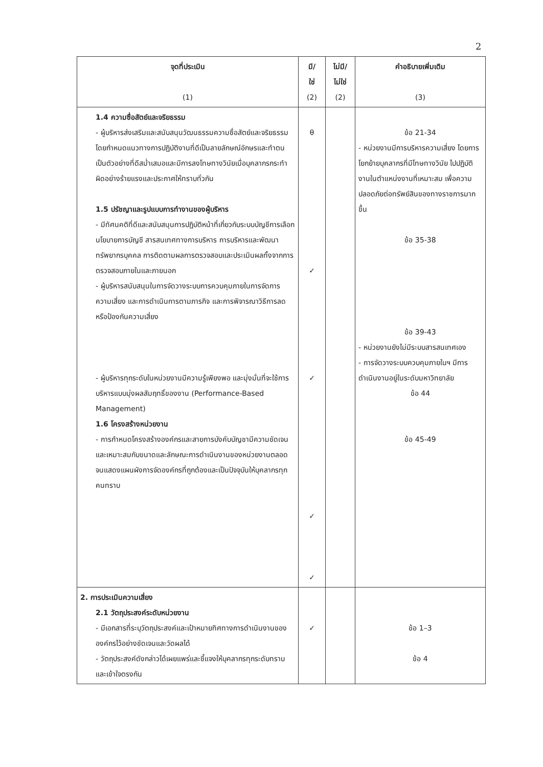2
| จุดที่ประเมิน (1) | มี/ ใช่ (2) | ไม่มี/ ไม่ใช่ (2) | คำอธิบายเพิ่มเติม (3) |
| --- | --- | --- | --- |
| 1.4 ความซื่อสัตย์และจริยธรรม - ผู้บริหารส่งเสริมและสนับสนุนวัฒนธรรมความซื่อสัตย์และจริยธรรม โดยกำหนดแนวทางการปฏิบัติงานที่ดีเป็นลายลักษณ์อักษรและทำตนเป็นตัวอย่างที่ดีสม่ำเสมอและมีการลงโทษทางวินัยเมื่อบุคลากรกระทำผิดอย่างร้ายแรงและประกาศให้ทราบทั่วกัน 1.5 ปรัชญาและรูปแบบการทำงานของผู้บริหาร - มีทัศนคติที่ดีและสนับสนุนการปฏิบัติหน้าที่เกี่ยวกับระบบบัญชีการเลือกนโยบายการบัญชี สารสนเทศทางการบริหาร การบริหารและพัฒนาทรัพยากรบุคคล การติดตามผลการตรวจสอบและประเมินผลทั้งจากการตรวจสอบภายในและภายนอก - ผู้บริหารสนับสนุนในการจัดวางระบบการควบคุมภายในการจัดการความเสี่ยง และการดำเนินการตามภารกิจ และการพิจารณาวิธีการลดหรือป้องกันความเสี่ยง - ผู้บริหารทุกระดับในหน่วยงานมีความรู้เพียงพอ และมุ่งมั่นที่จะใช้การบริหารแบบมุ่งผลสัมฤทธิ์ของงาน (Performance-Based Management) 1.6 โครงสร้างหน่วยงาน - การกำหนดโครงสร้างองค์กรและสายการบังคับบัญชามีความชัดเจนและเหมาะสมกับขนาดและลักษณะการดำเนินงานของหน่วยงานตลอดจนแสดงแผนผังการจัดองค์กรที่ถูกต้องและเป็นปัจจุบันให้บุคลากรทุกคนทราบ | θ ✓ ✓ ✓ ✓ | | ข้อ 21-34 - หน่วยงานมีการบริหารความเสี่ยง โดยการโยกย้ายบุคลากรที่มีโทษทางวินัย ไปปฏิบัติงานในตำแหน่งงานที่เหมาะสม เพื่อความปลอดภัยต่อทรัพย์สินของทางราชการมากขึ้น ข้อ 35-38 ข้อ 39-43 - หน่วยงานยังไม่มีระบบสารสนเทศเอง - การจัดวางระบบควบคุมภายในฯ มีการดำเนินงานอยู่ในระดับมหาวิทยาลัย ข้อ 44 ข้อ 45-49 |
| 2. การประเมินความเสี่ยง 2.1 วัตถุประสงค์ระดับหน่วยงาน - มีเอกสารที่ระบุวัตถุประสงค์และเป้าหมายทิศทางการดำเนินงานขององค์กรไว้อย่างชัดเจนและวัดผลได้ - วัตถุประสงค์ดังกล่าวได้เผยแพร่และชี้แจงให้บุคลากรทุกระดับทราบและเข้าใจตรงกัน | ✓ | | ข้อ 1–3 ข้อ 4 |